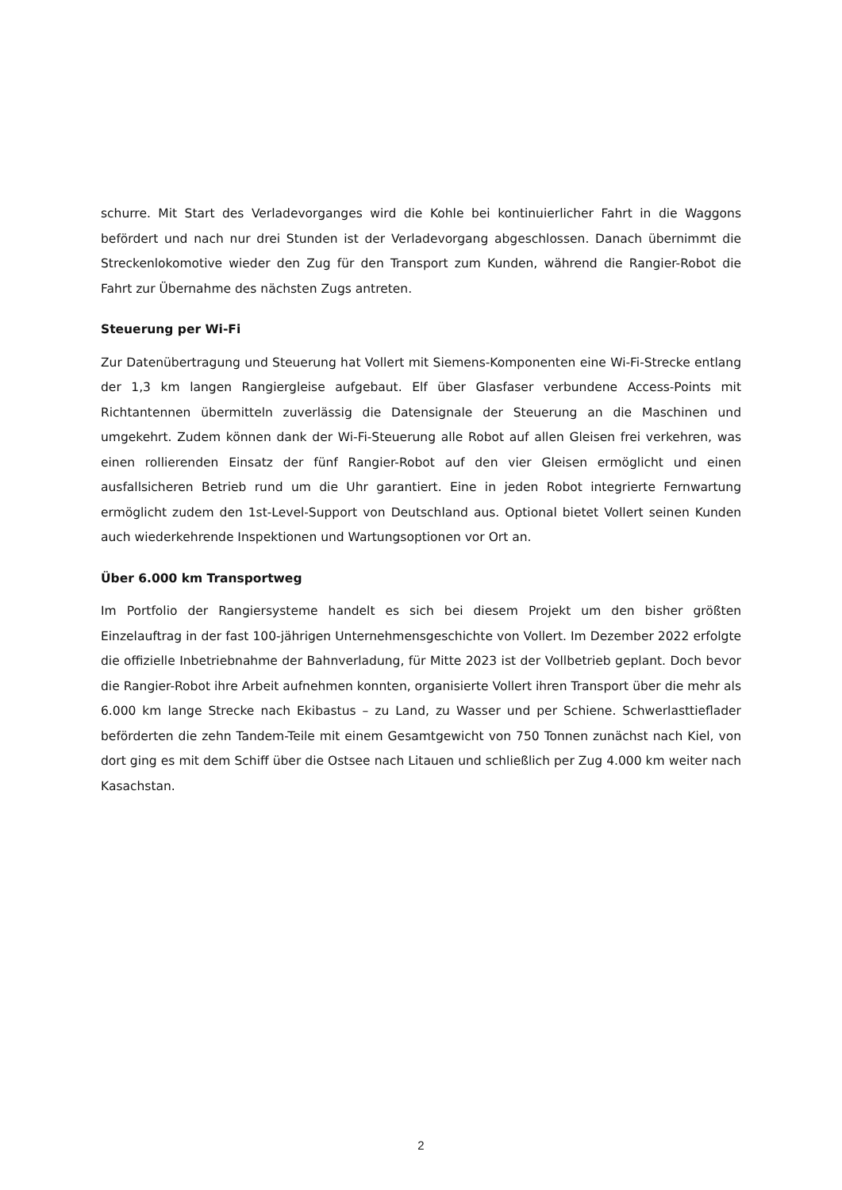schurre. Mit Start des Verladevorganges wird die Kohle bei kontinuierlicher Fahrt in die Waggons befördert und nach nur drei Stunden ist der Verladevorgang abgeschlossen. Danach übernimmt die Streckenlokomotive wieder den Zug für den Transport zum Kunden, während die Rangier-Robot die Fahrt zur Übernahme des nächsten Zugs antreten.
Steuerung per Wi-Fi
Zur Datenübertragung und Steuerung hat Vollert mit Siemens-Komponenten eine Wi-Fi-Strecke entlang der 1,3 km langen Rangiergleise aufgebaut. Elf über Glasfaser verbundene Access-Points mit Richtantennen übermitteln zuverlässig die Datensignale der Steuerung an die Maschinen und umgekehrt. Zudem können dank der Wi-Fi-Steuerung alle Robot auf allen Gleisen frei verkehren, was einen rollierenden Einsatz der fünf Rangier-Robot auf den vier Gleisen ermöglicht und einen ausfallsicheren Betrieb rund um die Uhr garantiert. Eine in jeden Robot integrierte Fernwartung ermöglicht zudem den 1st-Level-Support von Deutschland aus. Optional bietet Vollert seinen Kunden auch wiederkehrende Inspektionen und Wartungsoptionen vor Ort an.
Über 6.000 km Transportweg
Im Portfolio der Rangiersysteme handelt es sich bei diesem Projekt um den bisher größten Einzelauftrag in der fast 100-jährigen Unternehmensgeschichte von Vollert. Im Dezember 2022 erfolgte die offizielle Inbetriebnahme der Bahnverladung, für Mitte 2023 ist der Vollbetrieb geplant. Doch bevor die Rangier-Robot ihre Arbeit aufnehmen konnten, organisierte Vollert ihren Transport über die mehr als 6.000 km lange Strecke nach Ekibastus – zu Land, zu Wasser und per Schiene. Schwerlasttieflader beförderten die zehn Tandem-Teile mit einem Gesamtgewicht von 750 Tonnen zunächst nach Kiel, von dort ging es mit dem Schiff über die Ostsee nach Litauen und schließlich per Zug 4.000 km weiter nach Kasachstan.
2